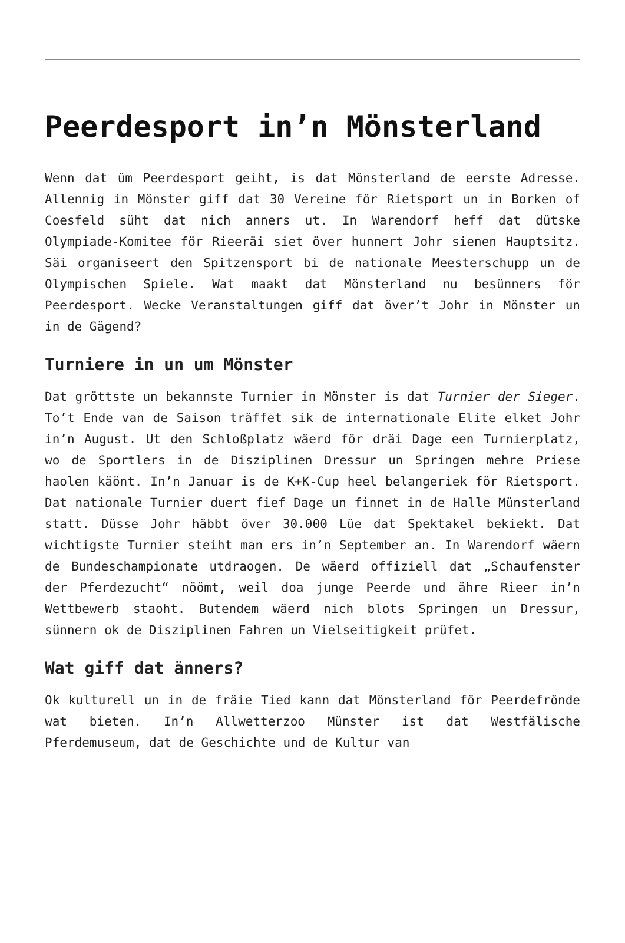Peerdesport in’n Mönsterland
Wenn dat üm Peerdesport geiht, is dat Mönsterland de eerste Adresse. Allennig in Mönster giff dat 30 Vereine för Rietsport un in Borken of Coesfeld süht dat nich anners ut. In Warendorf heff dat dütske Olympiade-Komitee för Rieeräi siet över hunnert Johr sienen Hauptsitz. Säi organiseert den Spitzensport bi de nationale Meesterschupp un de Olympischen Spiele. Wat maakt dat Mönsterland nu besünners för Peerdesport. Wecke Veranstaltungen giff dat över’t Johr in Mönster un in de Gägend?
Turniere in un um Mönster
Dat gröttste un bekannste Turnier in Mönster is dat Turnier der Sieger. To’t Ende van de Saison träffet sik de internationale Elite elket Johr in’n August. Ut den Schloßplatz wäerd för dräi Dage een Turnierplatz, wo de Sportlers in de Disziplinen Dressur un Springen mehre Priese haolen käönt. In’n Januar is de K+K-Cup heel belangeriek för Rietsport. Dat nationale Turnier duert fief Dage un finnet in de Halle Münsterland statt. Düsse Johr häbbt över 30.000 Lüe dat Spektakel bekiekt. Dat wichtigste Turnier steiht man ers in’n September an. In Warendorf wäern de Bundeschampionate utdraogen. De wäerd offiziell dat „Schaufenster der Pferdezucht“ nöömt, weil doa junge Peerde und ähre Rieer in’n Wettbewerb staoht. Butendem wäerd nich blots Springen un Dressur, sünnern ok de Disziplinen Fahren un Vielseitigkeit prüfet.
Wat giff dat änners?
Ok kulturell un in de fräie Tied kann dat Mönsterland för Peerdefrönde wat bieten. In’n Allwetterzoo Münster ist dat Westfälische Pferdemuseum, dat de Geschichte und de Kultur van